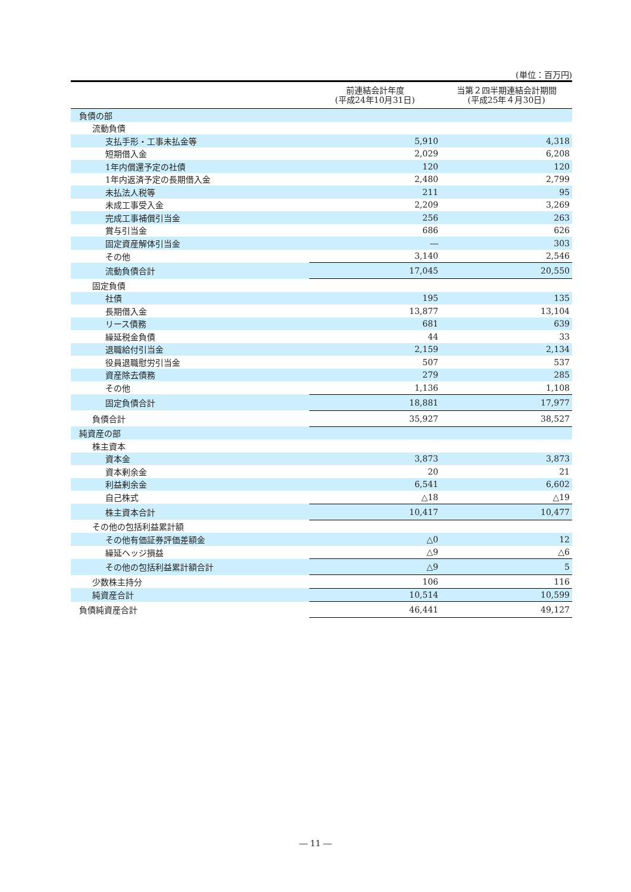(単位：百万円)
| | 前連結会計年度 (平成24年10月31日) | 当第２四半期連結会計期間 (平成25年４月30日) |
| --- | --- | --- |
| 負債の部 | | |
| 流動負債 | | |
| 支払手形・工事未払金等 | 5,910 | 4,318 |
| 短期借入金 | 2,029 | 6,208 |
| 1年内償還予定の社債 | 120 | 120 |
| 1年内返済予定の長期借入金 | 2,480 | 2,799 |
| 未払法人税等 | 211 | 95 |
| 未成工事受入金 | 2,209 | 3,269 |
| 完成工事補償引当金 | 256 | 263 |
| 賞与引当金 | 686 | 626 |
| 固定資産解体引当金 | ― | 303 |
| その他 | 3,140 | 2,546 |
| 流動負債合計 | 17,045 | 20,550 |
| 固定負債 | | |
| 社債 | 195 | 135 |
| 長期借入金 | 13,877 | 13,104 |
| リース債務 | 681 | 639 |
| 繰延税金負債 | 44 | 33 |
| 退職給付引当金 | 2,159 | 2,134 |
| 役員退職慰労引当金 | 507 | 537 |
| 資産除去債務 | 279 | 285 |
| その他 | 1,136 | 1,108 |
| 固定負債合計 | 18,881 | 17,977 |
| 負債合計 | 35,927 | 38,527 |
| 純資産の部 | | |
| 株主資本 | | |
| 資本金 | 3,873 | 3,873 |
| 資本剰余金 | 20 | 21 |
| 利益剰余金 | 6,541 | 6,602 |
| 自己株式 | △18 | △19 |
| 株主資本合計 | 10,417 | 10,477 |
| その他の包括利益累計額 | | |
| その他有価証券評価差額金 | △0 | 12 |
| 繰延ヘッジ損益 | △9 | △6 |
| その他の包括利益累計額合計 | △9 | 5 |
| 少数株主持分 | 106 | 116 |
| 純資産合計 | 10,514 | 10,599 |
| 負債純資産合計 | 46,441 | 49,127 |
― 11 ―